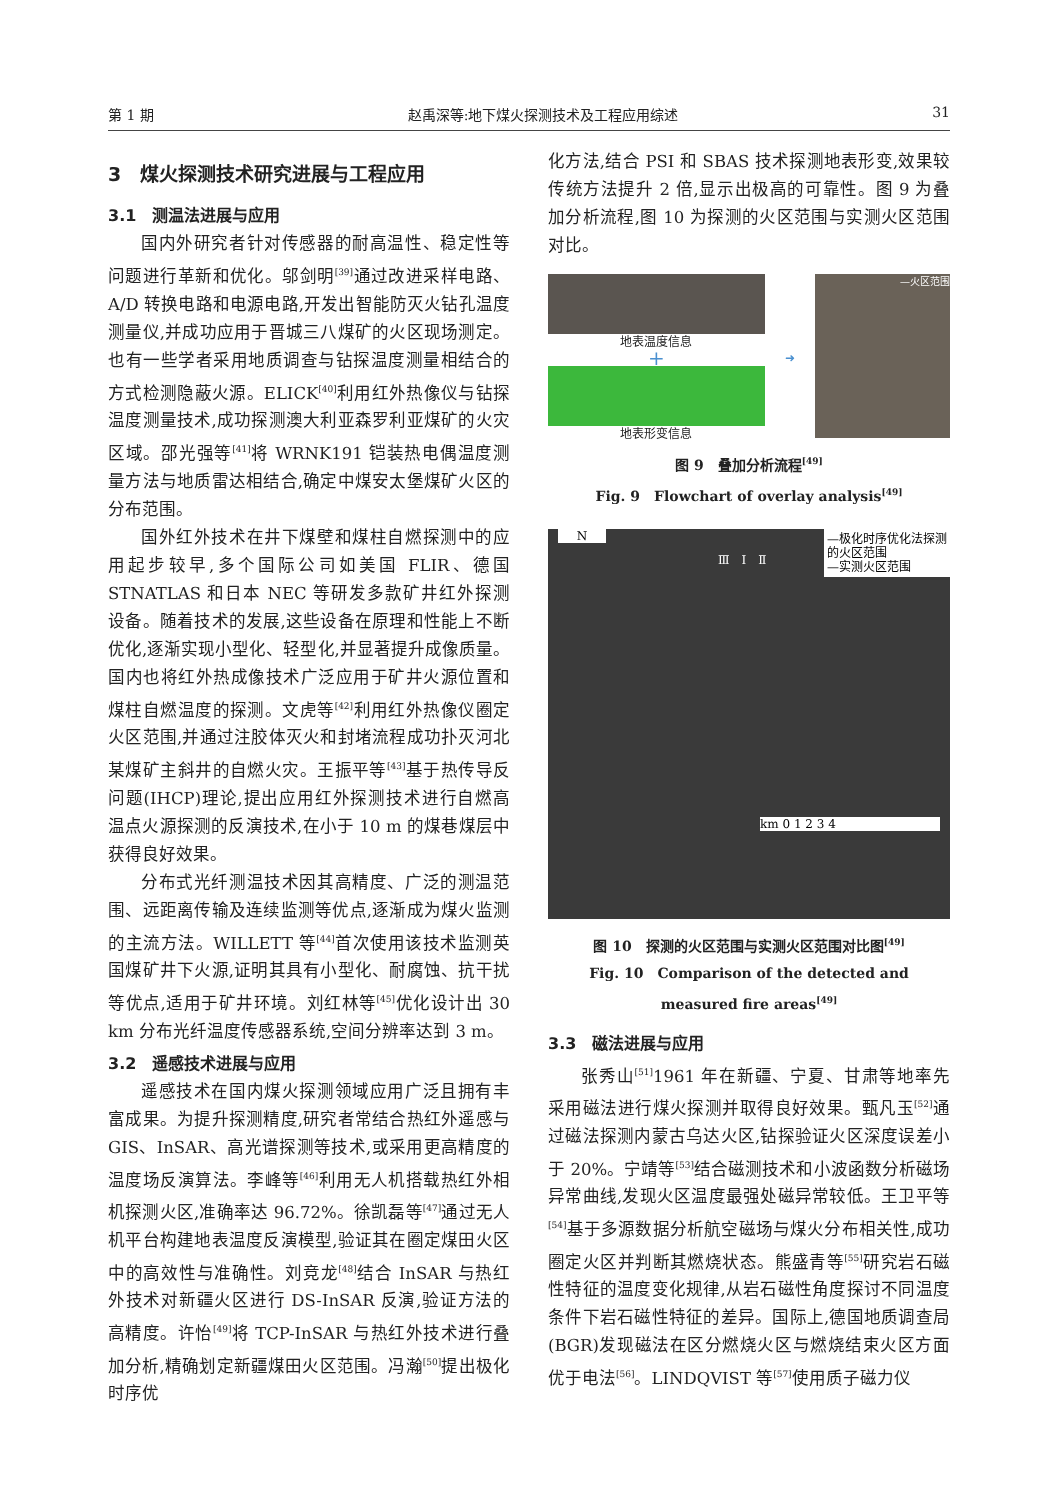第 1 期 赵禹深等:地下煤火探测技术及工程应用综述 31
3　煤火探测技术研究进展与工程应用
3.1　测温法进展与应用
国内外研究者针对传感器的耐高温性、稳定性等问题进行革新和优化。邬剑明<sup>[39]</sup>通过改进采样电路、A/D 转换电路和电源电路,开发出智能防灭火钻孔温度测量仪,并成功应用于晋城三八煤矿的火区现场测定。也有一些学者采用地质调查与钻探温度测量相结合的方式检测隐蔽火源。ELICK<sup>[40]</sup>利用红外热像仪与钻探温度测量技术,成功探测澳大利亚森罗利亚煤矿的火灾区域。邵光强等<sup>[41]</sup>将 WRNK191 铠装热电偶温度测量方法与地质雷达相结合,确定中煤安太堡煤矿火区的分布范围。
国外红外技术在井下煤壁和煤柱自燃探测中的应用起步较早,多个国际公司如美国 FLIR、德国 STNATLAS 和日本 NEC 等研发多款矿井红外探测设备。随着技术的发展,这些设备在原理和性能上不断优化,逐渐实现小型化、轻型化,并显著提升成像质量。国内也将红外热成像技术广泛应用于矿井火源位置和煤柱自燃温度的探测。文虎等<sup>[42]</sup>利用红外热像仪圈定火区范围,并通过注胶体灭火和封堵流程成功扑灭河北某煤矿主斜井的自燃火灾。王振平等<sup>[43]</sup>基于热传导反问题(IHCP)理论,提出应用红外探测技术进行自燃高温点火源探测的反演技术,在小于 10 m 的煤巷煤层中获得良好效果。
分布式光纤测温技术因其高精度、广泛的测温范围、远距离传输及连续监测等优点,逐渐成为煤火监测的主流方法。WILLETT 等<sup>[44]</sup>首次使用该技术监测英国煤矿井下火源,证明其具有小型化、耐腐蚀、抗干扰等优点,适用于矿井环境。刘红林等<sup>[45]</sup>优化设计出 30 km 分布光纤温度传感器系统,空间分辨率达到 3 m。
3.2　遥感技术进展与应用
遥感技术在国内煤火探测领域应用广泛且拥有丰富成果。为提升探测精度,研究者常结合热红外遥感与 GIS、InSAR、高光谱探测等技术,或采用更高精度的温度场反演算法。李峰等<sup>[46]</sup>利用无人机搭载热红外相机探测火区,准确率达 96.72%。徐凯磊等<sup>[47]</sup>通过无人机平台构建地表温度反演模型,验证其在圈定煤田火区中的高效性与准确性。刘竞龙<sup>[48]</sup>结合 InSAR 与热红外技术对新疆火区进行 DS-InSAR 反演,验证方法的高精度。许怡<sup>[49]</sup>将 TCP-InSAR 与热红外技术进行叠加分析,精确划定新疆煤田火区范围。冯瀚<sup>[50]</sup>提出极化时序优
化方法,结合 PSI 和 SBAS 技术探测地表形变,效果较传统方法提升 2 倍,显示出极高的可靠性。图 9 为叠加分析流程,图 10 为探测的火区范围与实测火区范围对比。
地表温度信息
+
地表形变信息
➜
—火区范围
图 9　叠加分析流程<sup>[49]</sup>
Fig. 9　Flowchart of overlay analysis<sup>[49]</sup>
—极化时序优化法探测的火区范围
—实测火区范围
N
Ⅲ　Ⅰ　Ⅱ
km 0 1 2 3 4
图 10　探测的火区范围与实测火区范围对比图<sup>[49]</sup>
Fig. 10　Comparison of the detected and
measured fire areas<sup>[49]</sup>
3.3　磁法进展与应用
张秀山<sup>[51]</sup>1961 年在新疆、宁夏、甘肃等地率先采用磁法进行煤火探测并取得良好效果。甄凡玉<sup>[52]</sup>通过磁法探测内蒙古乌达火区,钻探验证火区深度误差小于 20%。宁靖等<sup>[53]</sup>结合磁测技术和小波函数分析磁场异常曲线,发现火区温度最强处磁异常较低。王卫平等<sup>[54]</sup>基于多源数据分析航空磁场与煤火分布相关性,成功圈定火区并判断其燃烧状态。熊盛青等<sup>[55]</sup>研究岩石磁性特征的温度变化规律,从岩石磁性角度探讨不同温度条件下岩石磁性特征的差异。国际上,德国地质调查局(BGR)发现磁法在区分燃烧火区与燃烧结束火区方面优于电法<sup>[56]</sup>。LINDQVIST 等<sup>[57]</sup>使用质子磁力仪